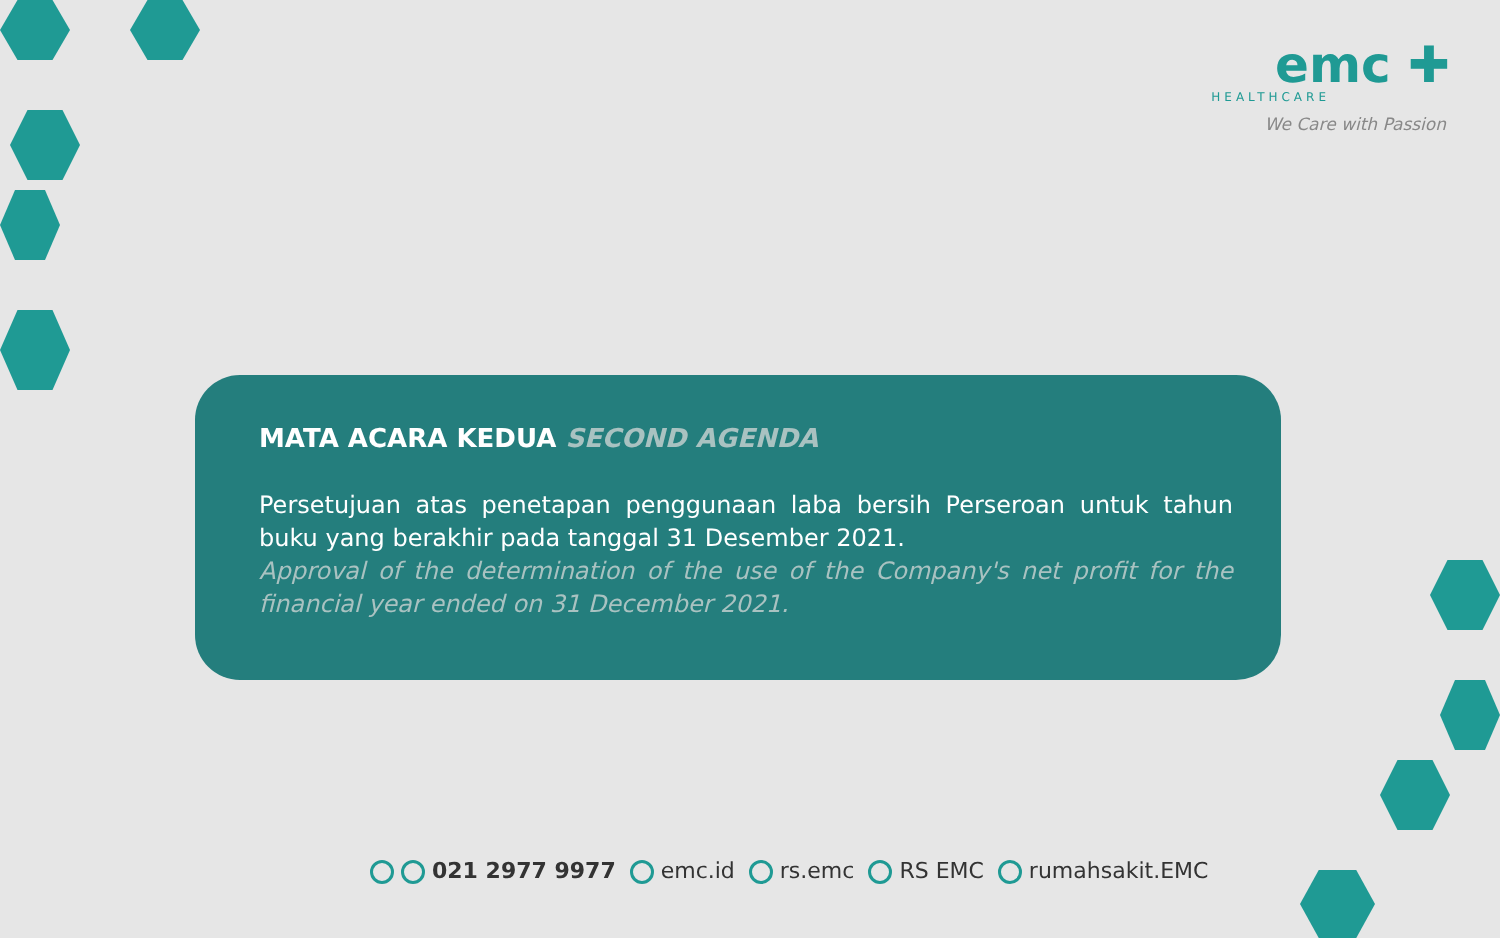emc ✚
HEALTHCARE
We Care with Passion
MATA ACARA KEDUA SECOND AGENDA
Persetujuan atas penetapan penggunaan laba bersih Perseroan untuk tahun buku yang berakhir pada tanggal 31 Desember 2021.
Approval of the determination of the use of the Company's net profit for the financial year ended on 31 December 2021.
021 2977 9977 emc.id rs.emc RS EMC rumahsakit.EMC